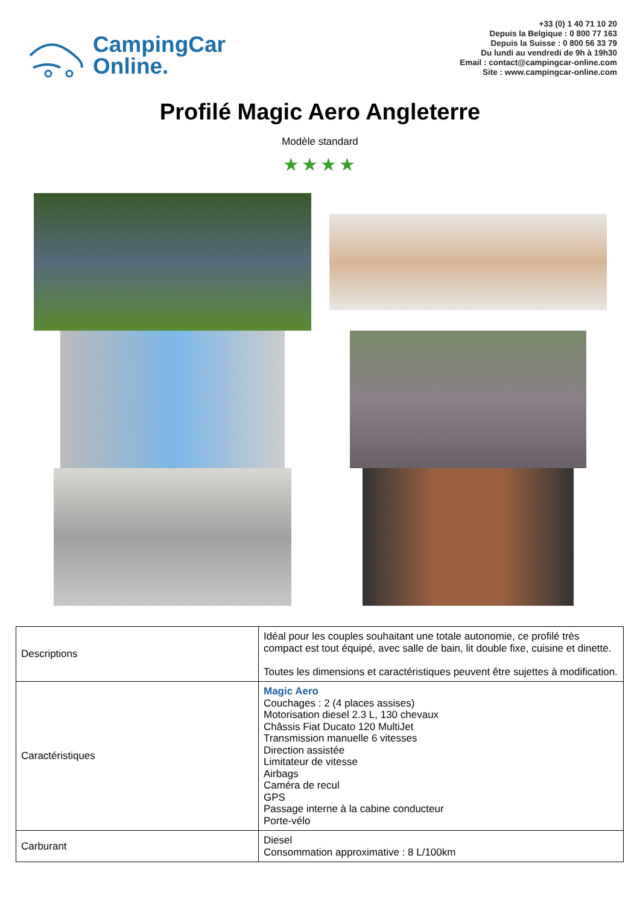CampingCar
Online.
+33 (0) 1 40 71 10 20
Depuis la Belgique : 0 800 77 163
Depuis la Suisse : 0 800 56 33 79
Du lundi au vendredi de 9h à 19h30
Email : contact@campingcar-online.com
Site : www.campingcar-online.com
Profilé Magic Aero Angleterre
Modèle standard
★★★★
| Descriptions | Idéal pour les couples souhaitant une totale autonomie, ce profilé très compact est tout équipé, avec salle de bain, lit double fixe, cuisine et dinette. Toutes les dimensions et caractéristiques peuvent être sujettes à modification. |
| Caractéristiques | Magic Aero Couchages : 2 (4 places assises) Motorisation diesel 2.3 L, 130 chevaux Châssis Fiat Ducato 120 MultiJet Transmission manuelle 6 vitesses Direction assistée Limitateur de vitesse Airbags Caméra de recul GPS Passage interne à la cabine conducteur Porte-vélo |
| Carburant | Diesel Consommation approximative : 8 L/100km |